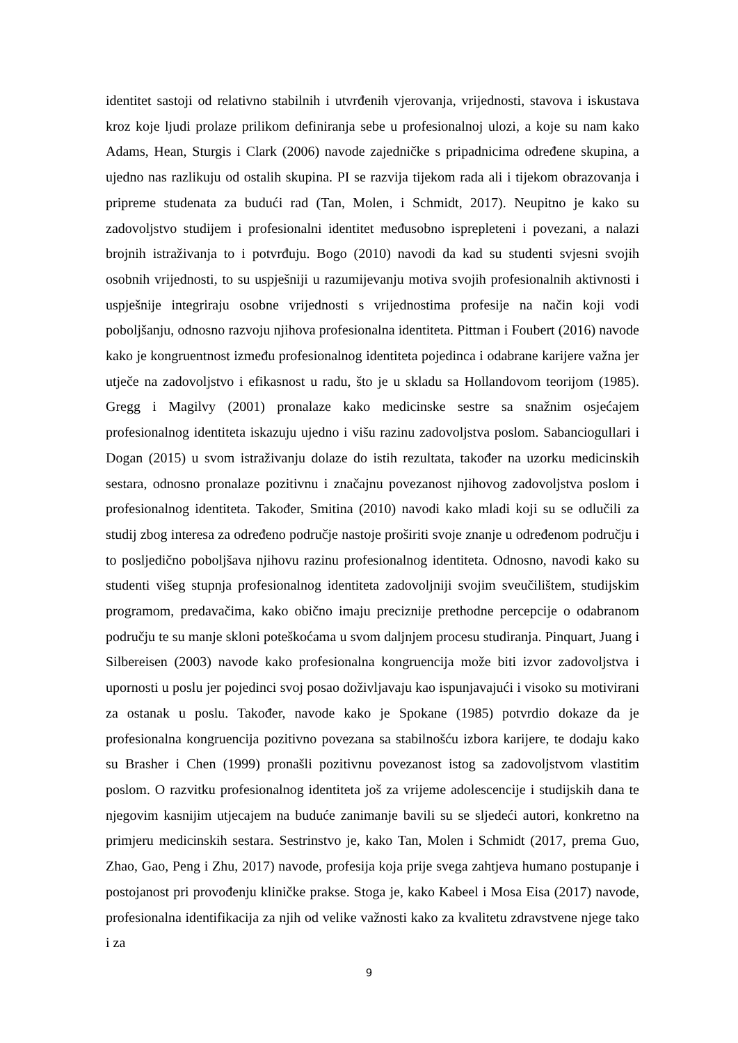identitet sastoji od relativno stabilnih i utvrđenih vjerovanja, vrijednosti, stavova i iskustava kroz koje ljudi prolaze prilikom definiranja sebe u profesionalnoj ulozi, a koje su nam kako Adams, Hean, Sturgis i Clark (2006) navode zajedničke s pripadnicima određene skupina, a ujedno nas razlikuju od ostalih skupina. PI se razvija tijekom rada ali i tijekom obrazovanja i pripreme studenata za budući rad (Tan, Molen, i Schmidt, 2017). Neupitno je kako su zadovoljstvo studijem i profesionalni identitet međusobno isprepleteni i povezani, a nalazi brojnih istraživanja to i potvrđuju. Bogo (2010) navodi da kad su studenti svjesni svojih osobnih vrijednosti, to su uspješniji u razumijevanju motiva svojih profesionalnih aktivnosti i uspješnije integriraju osobne vrijednosti s vrijednostima profesije na način koji vodi poboljšanju, odnosno razvoju njihova profesionalna identiteta. Pittman i Foubert (2016) navode kako je kongruentnost između profesionalnog identiteta pojedinca i odabrane karijere važna jer utječe na zadovoljstvo i efikasnost u radu, što je u skladu sa Hollandovom teorijom (1985). Gregg i Magilvy (2001) pronalaze kako medicinske sestre sa snažnim osjećajem profesionalnog identiteta iskazuju ujedno i višu razinu zadovoljstva poslom. Sabanciogullari i Dogan (2015) u svom istraživanju dolaze do istih rezultata, također na uzorku medicinskih sestara, odnosno pronalaze pozitivnu i značajnu povezanost njihovog zadovoljstva poslom i profesionalnog identiteta. Također, Smitina (2010) navodi kako mladi koji su se odlučili za studij zbog interesa za određeno područje nastoje proširiti svoje znanje u određenom području i to posljedično poboljšava njihovu razinu profesionalnog identiteta. Odnosno, navodi kako su studenti višeg stupnja profesionalnog identiteta zadovoljniji svojim sveučilištem, studijskim programom, predavačima, kako obično imaju preciznije prethodne percepcije o odabranom području te su manje skloni poteškoćama u svom daljnjem procesu studiranja. Pinquart, Juang i Silbereisen (2003) navode kako profesionalna kongruencija može biti izvor zadovoljstva i upornosti u poslu jer pojedinci svoj posao doživljavaju kao ispunjavajući i visoko su motivirani za ostanak u poslu. Također, navode kako je Spokane (1985) potvrdio dokaze da je profesionalna kongruencija pozitivno povezana sa stabilnošću izbora karijere, te dodaju kako su Brasher i Chen (1999) pronašli pozitivnu povezanost istog sa zadovoljstvom vlastitim poslom. O razvitku profesionalnog identiteta još za vrijeme adolescencije i studijskih dana te njegovim kasnijim utjecajem na buduće zanimanje bavili su se sljedeći autori, konkretno na primjeru medicinskih sestara. Sestrinstvo je, kako Tan, Molen i Schmidt (2017, prema Guo, Zhao, Gao, Peng i Zhu, 2017) navode, profesija koja prije svega zahtjeva humano postupanje i postojanost pri provođenju kliničke prakse. Stoga je, kako Kabeel i Mosa Eisa (2017) navode, profesionalna identifikacija za njih od velike važnosti kako za kvalitetu zdravstvene njege tako i za
9